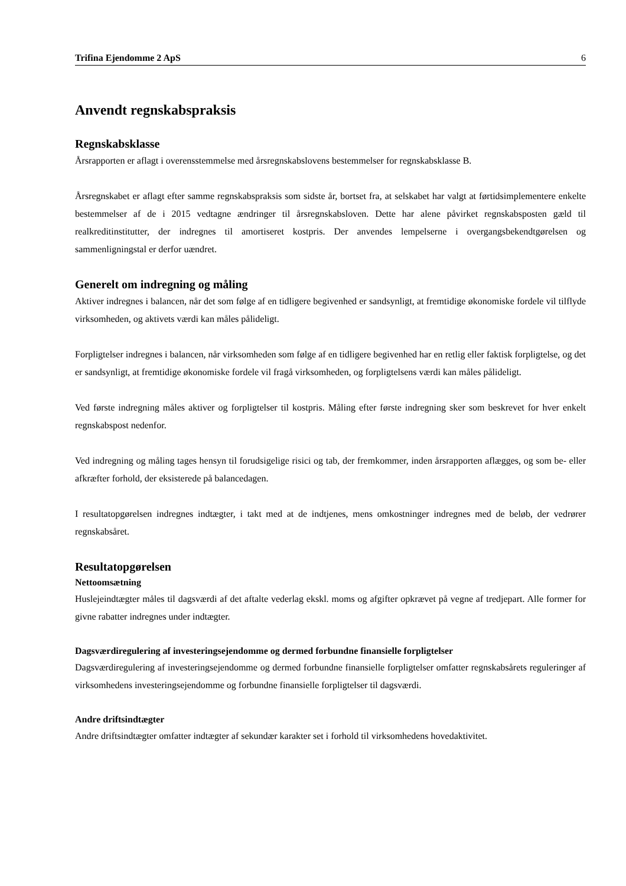Trifina Ejendomme 2 ApS 6
Anvendt regnskabspraksis
Regnskabsklasse
Årsrapporten er aflagt i overensstemmelse med årsregnskabslovens bestemmelser for regnskabsklasse B.
Årsregnskabet er aflagt efter samme regnskabspraksis som sidste år, bortset fra, at selskabet har valgt at førtidsimplementere enkelte bestemmelser af de i 2015 vedtagne ændringer til årsregnskabsloven. Dette har alene påvirket regnskabsposten gæld til realkreditinstitutter, der indregnes til amortiseret kostpris. Der anvendes lempelserne i overgangsbekendtgørelsen og sammenligningstal er derfor uændret.
Generelt om indregning og måling
Aktiver indregnes i balancen, når det som følge af en tidligere begivenhed er sandsynligt, at fremtidige økonomiske fordele vil tilflyde virksomheden, og aktivets værdi kan måles pålideligt.
Forpligtelser indregnes i balancen, når virksomheden som følge af en tidligere begivenhed har en retlig eller faktisk forpligtelse, og det er sandsynligt, at fremtidige økonomiske fordele vil fragå virksomheden, og forpligtelsens værdi kan måles pålideligt.
Ved første indregning måles aktiver og forpligtelser til kostpris. Måling efter første indregning sker som beskrevet for hver enkelt regnskabspost nedenfor.
Ved indregning og måling tages hensyn til forudsigelige risici og tab, der fremkommer, inden årsrapporten aflægges, og som be- eller afkræfter forhold, der eksisterede på balancedagen.
I resultatopgørelsen indregnes indtægter, i takt med at de indtjenes, mens omkostninger indregnes med de beløb, der vedrører regnskabsåret.
Resultatopgørelsen
Nettoomsætning
Huslejeindtægter måles til dagsværdi af det aftalte vederlag ekskl. moms og afgifter opkrævet på vegne af tredjepart. Alle former for givne rabatter indregnes under indtægter.
Dagsværdiregulering af investeringsejendomme og dermed forbundne finansielle forpligtelser
Dagsværdiregulering af investeringsejendomme og dermed forbundne finansielle forpligtelser omfatter regnskabsårets reguleringer af virksomhedens investeringsejendomme og forbundne finansielle forpligtelser til dagsværdi.
Andre driftsindtægter
Andre driftsindtægter omfatter indtægter af sekundær karakter set i forhold til virksomhedens hovedaktivitet.